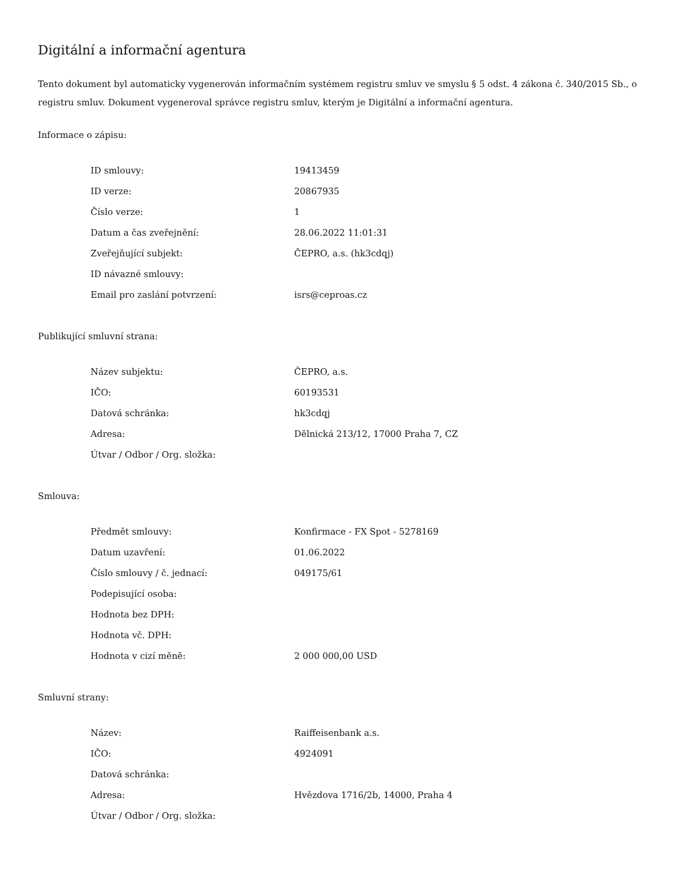Digitální a informační agentura
Tento dokument byl automaticky vygenerován informačním systémem registru smluv ve smyslu § 5 odst. 4 zákona č. 340/2015 Sb., o registru smluv. Dokument vygeneroval správce registru smluv, kterým je Digitální a informační agentura.
Informace o zápisu:
| ID smlouvy: | 19413459 |
| ID verze: | 20867935 |
| Číslo verze: | 1 |
| Datum a čas zveřejnění: | 28.06.2022 11:01:31 |
| Zveřejňující subjekt: | ČEPRO, a.s. (hk3cdqj) |
| ID návazné smlouvy: | |
| Email pro zaslání potvrzení: | isrs@ceproas.cz |
Publikující smluvní strana:
| Název subjektu: | ČEPRO, a.s. |
| IČO: | 60193531 |
| Datová schránka: | hk3cdqj |
| Adresa: | Dělnická 213/12, 17000 Praha 7, CZ |
| Útvar / Odbor / Org. složka: | |
Smlouva:
| Předmět smlouvy: | Konfirmace - FX Spot - 5278169 |
| Datum uzavření: | 01.06.2022 |
| Číslo smlouvy / č. jednací: | 049175/61 |
| Podepisující osoba: | |
| Hodnota bez DPH: | |
| Hodnota vč. DPH: | |
| Hodnota v cizí měně: | 2 000 000,00 USD |
Smluvní strany:
| Název: | Raiffeisenbank a.s. |
| IČO: | 4924091 |
| Datová schránka: | |
| Adresa: | Hvězdova 1716/2b, 14000, Praha 4 |
| Útvar / Odbor / Org. složka: | |